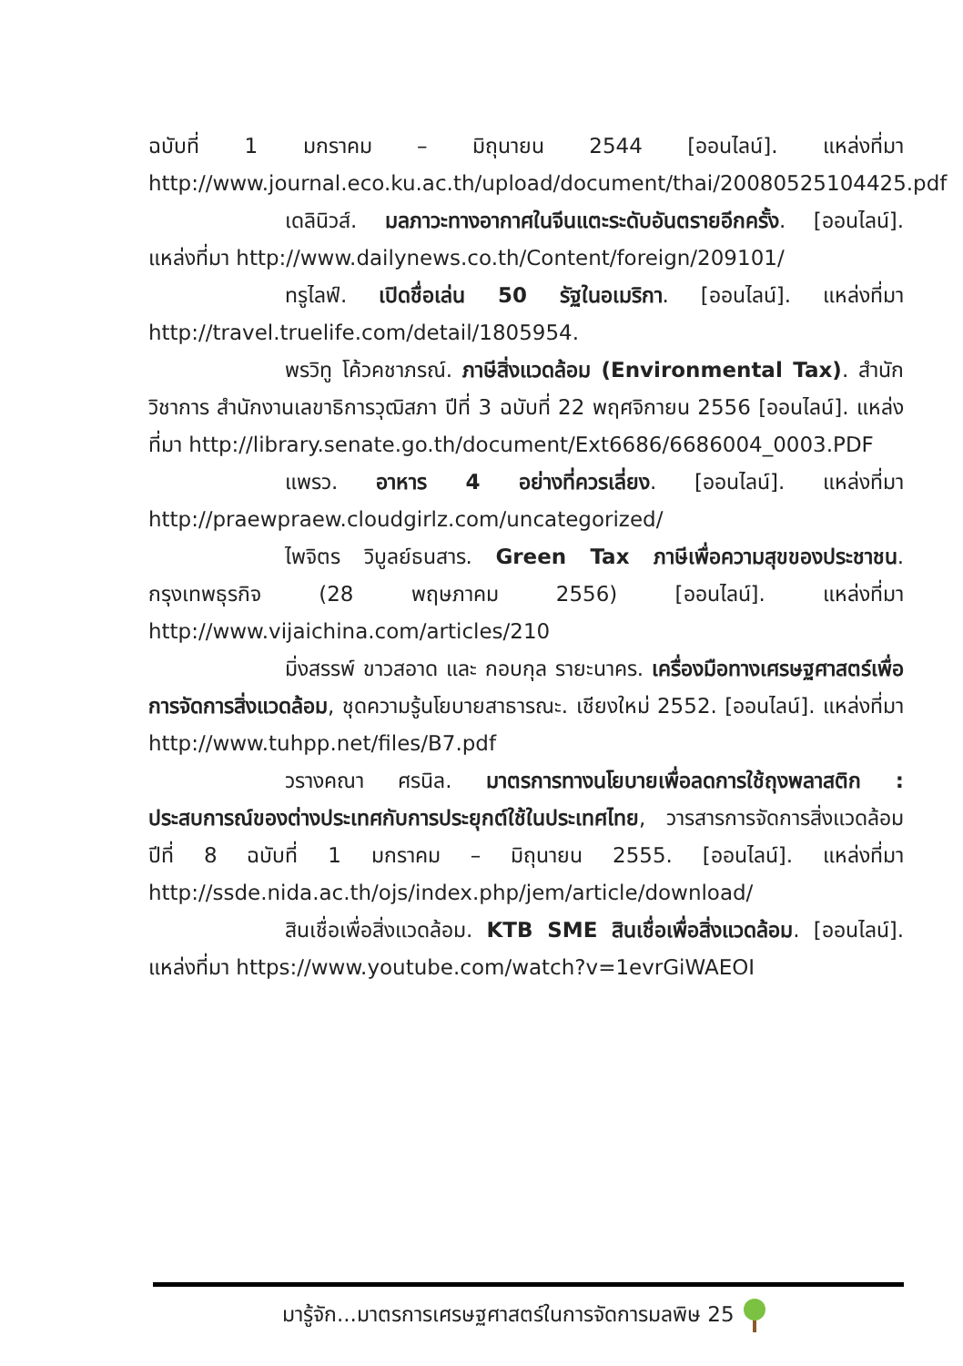ฉบับที่ 1 มกราคม – มิถุนายน 2544 [ออนไลน์]. แหล่งที่มา http://www.journal.eco.ku.ac.th/upload/document/thai/20080525104425.pdf
เดลินิวส์. มลภาวะทางอากาศในจีนแตะระดับอันตรายอีกครั้ง. [ออนไลน์]. แหล่งที่มา http://www.dailynews.co.th/Content/foreign/209101/
ทรูไลฟ์. เปิดชื่อเล่น 50 รัฐในอเมริกา. [ออนไลน์]. แหล่งที่มา http://travel.truelife.com/detail/1805954.
พรวิทู โค้วคชาภรณ์. ภาษีสิ่งแวดล้อม (Environmental Tax). สำนักวิชาการ สำนักงานเลขาธิการวุฒิสภา ปีที่ 3 ฉบับที่ 22 พฤศจิกายน 2556 [ออนไลน์]. แหล่งที่มา http://library.senate.go.th/document/Ext6686/6686004_0003.PDF
แพรว. อาหาร 4 อย่างที่ควรเลี่ยง. [ออนไลน์]. แหล่งที่มา http://praewpraew.cloudgirlz.com/uncategorized/
ไพจิตร วิบูลย์ธนสาร. Green Tax ภาษีเพื่อความสุขของประชาชน. กรุงเทพธุรกิจ (28 พฤษภาคม 2556) [ออนไลน์]. แหล่งที่มา http://www.vijaichina.com/articles/210
มิ่งสรรพ์ ขาวสอาด และ กอบกุล รายะนาคร. เครื่องมือทางเศรษฐศาสตร์เพื่อการจัดการสิ่งแวดล้อม, ชุดความรู้นโยบายสาธารณะ. เชียงใหม่ 2552. [ออนไลน์]. แหล่งที่มา http://www.tuhpp.net/files/B7.pdf
วรางคณา ศรนิล. มาตรการทางนโยบายเพื่อลดการใช้ถุงพลาสติก : ประสบการณ์ของต่างประเทศกับการประยุกต์ใช้ในประเทศไทย, วารสารการจัดการสิ่งแวดล้อม ปีที่ 8 ฉบับที่ 1 มกราคม – มิถุนายน 2555. [ออนไลน์]. แหล่งที่มา http://ssde.nida.ac.th/ojs/index.php/jem/article/download/
สินเชื่อเพื่อสิ่งแวดล้อม. KTB SME สินเชื่อเพื่อสิ่งแวดล้อม. [ออนไลน์]. แหล่งที่มา https://www.youtube.com/watch?v=1evrGiWAEOI
มารู้จัก...มาตรการเศรษฐศาสตร์ในการจัดการมลพิษ 25